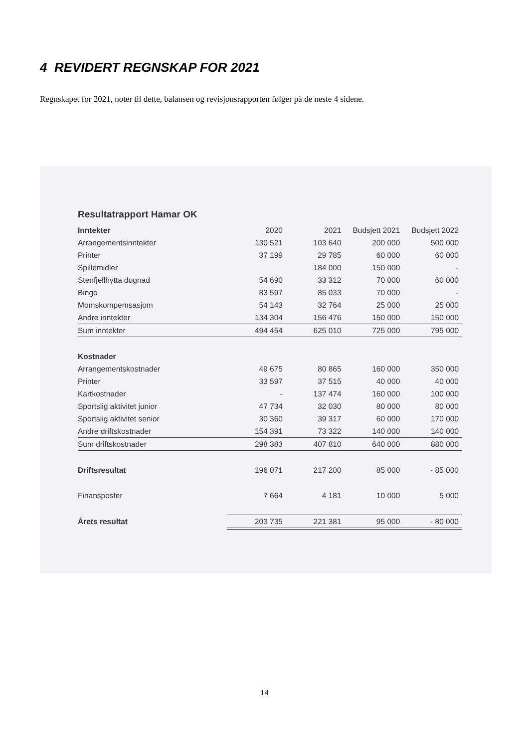4 REVIDERT REGNSKAP FOR 2021
Regnskapet for 2021, noter til dette, balansen og revisjonsrapporten følger på de neste 4 sidene.
Resultatrapport Hamar OK
| Inntekter | 2020 | 2021 | Budsjett 2021 | Budsjett 2022 |
| Arrangementsinntekter | 130 521 | 103 640 | 200 000 | 500 000 |
| Printer | 37 199 | 29 785 | 60 000 | 60 000 |
| Spillemidler | | 184 000 | 150 000 | - |
| Stenfjellhytta dugnad | 54 690 | 33 312 | 70 000 | 60 000 |
| Bingo | 83 597 | 85 033 | 70 000 | - |
| Momskompemsasjom | 54 143 | 32 764 | 25 000 | 25 000 |
| Andre inntekter | 134 304 | 156 476 | 150 000 | 150 000 |
| Sum inntekter | 494 454 | 625 010 | 725 000 | 795 000 |
| Kostnader | | | | |
| Arrangementskostnader | 49 675 | 80 865 | 160 000 | 350 000 |
| Printer | 33 597 | 37 515 | 40 000 | 40 000 |
| Kartkostnader | - | 137 474 | 160 000 | 100 000 |
| Sportslig aktivitet junior | 47 734 | 32 030 | 80 000 | 80 000 |
| Sportslig aktivitet senior | 30 360 | 39 317 | 60 000 | 170 000 |
| Andre driftskostnader | 154 391 | 73 322 | 140 000 | 140 000 |
| Sum driftskostnader | 298 383 | 407 810 | 640 000 | 880 000 |
| Driftsresultat | 196 071 | 217 200 | 85 000 | - 85 000 |
| Finansposter | 7 664 | 4 181 | 10 000 | 5 000 |
| Årets resultat | 203 735 | 221 381 | 95 000 | - 80 000 |
14